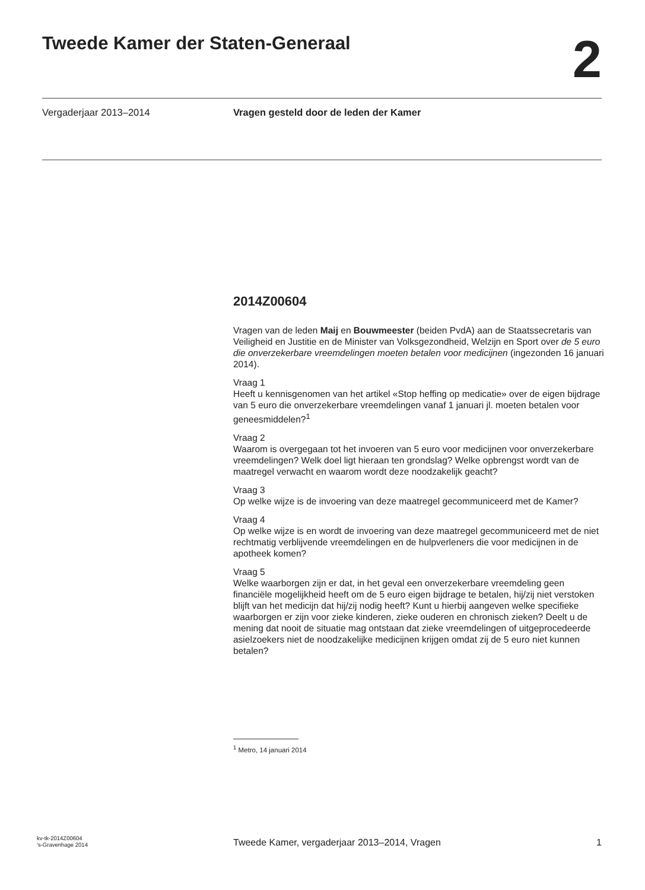Tweede Kamer der Staten-Generaal
2
Vergaderjaar 2013–2014 Vragen gesteld door de leden der Kamer
2014Z00604
Vragen van de leden Maij en Bouwmeester (beiden PvdA) aan de Staatssecretaris van Veiligheid en Justitie en de Minister van Volksgezondheid, Welzijn en Sport over de 5 euro die onverzekerbare vreemdelingen moeten betalen voor medicijnen (ingezonden 16 januari 2014).
Vraag 1
Heeft u kennisgenomen van het artikel «Stop heffing op medicatie» over de eigen bijdrage van 5 euro die onverzekerbare vreemdelingen vanaf 1 januari jl. moeten betalen voor geneesmiddelen?<sup>1</sup>
Vraag 2
Waarom is overgegaan tot het invoeren van 5 euro voor medicijnen voor onverzekerbare vreemdelingen? Welk doel ligt hieraan ten grondslag? Welke opbrengst wordt van de maatregel verwacht en waarom wordt deze noodzakelijk geacht?
Vraag 3
Op welke wijze is de invoering van deze maatregel gecommuniceerd met de Kamer?
Vraag 4
Op welke wijze is en wordt de invoering van deze maatregel gecommuniceerd met de niet rechtmatig verblijvende vreemdelingen en de hulpverleners die voor medicijnen in de apotheek komen?
Vraag 5
Welke waarborgen zijn er dat, in het geval een onverzekerbare vreemdeling geen financiële mogelijkheid heeft om de 5 euro eigen bijdrage te betalen, hij/zij niet verstoken blijft van het medicijn dat hij/zij nodig heeft? Kunt u hierbij aangeven welke specifieke waarborgen er zijn voor zieke kinderen, zieke ouderen en chronisch zieken? Deelt u de mening dat nooit de situatie mag ontstaan dat zieke vreemdelingen of uitgeprocedeerde asielzoekers niet de noodzakelijke medicijnen krijgen omdat zij de 5 euro niet kunnen betalen?
<sup>1</sup> Metro, 14 januari 2014
kv-tk-2014Z00604
’s-Gravenhage 2014
Tweede Kamer, vergaderjaar 2013–2014, Vragen
1